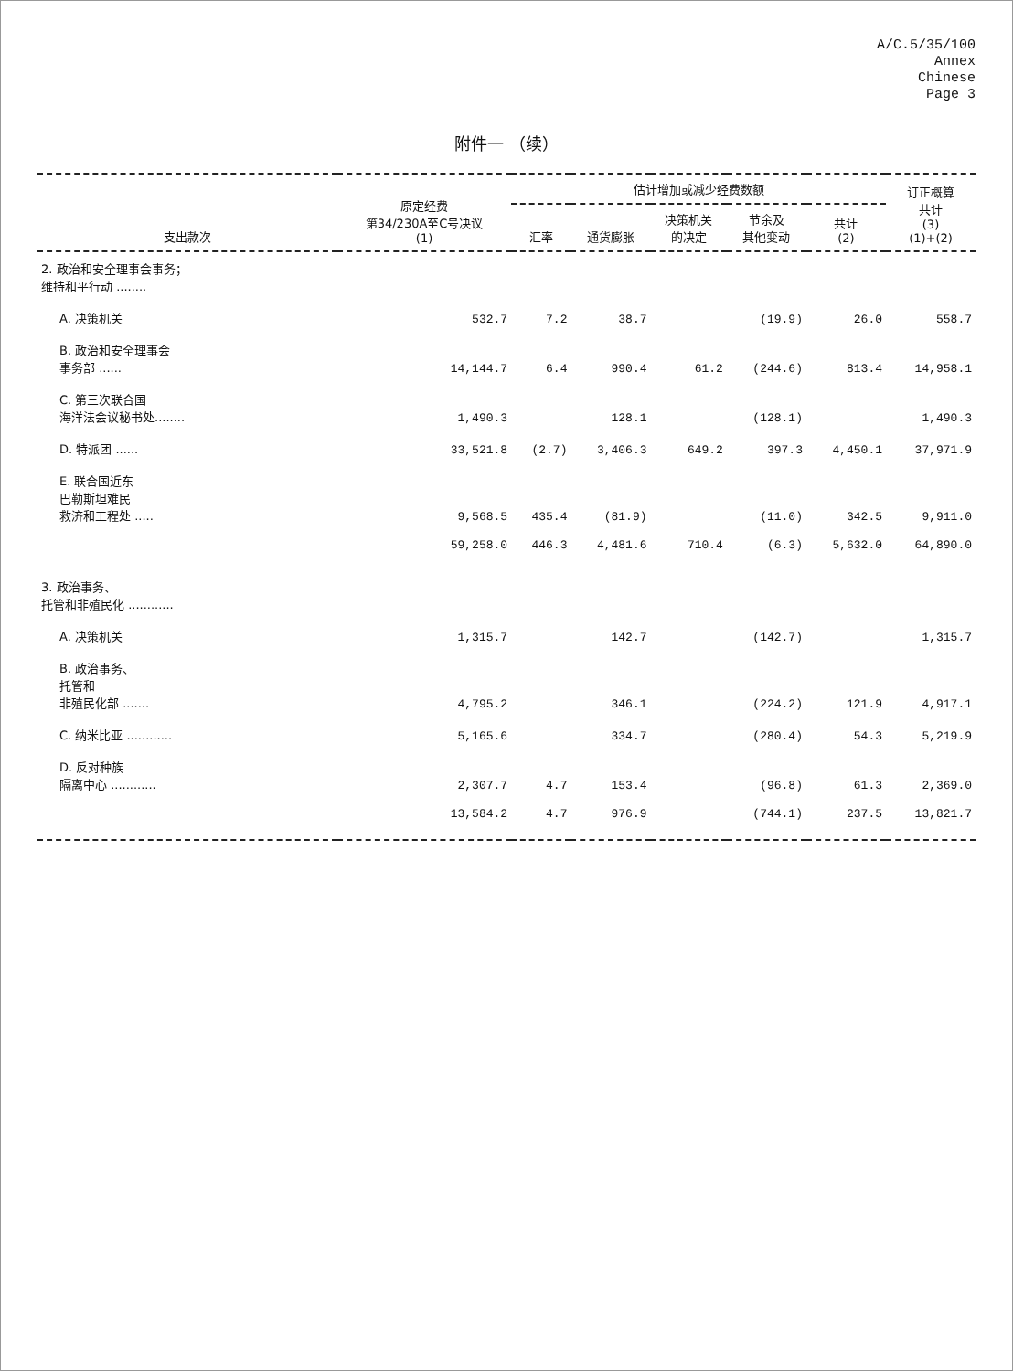A/C.5/35/100
Annex
Chinese
Page 3
附件一 （续）
| 支出款次 | 原定经费 第34/230A至C号决议 (1) | 估计增加或减少经费数额 | | | | | 订正概算 共计 (3) (1)+(2) |
| --- | --- | --- | --- | --- | --- | --- | --- |
| | | 汇率 | 通货膨胀 | 决策机关 的决定 | 节余及 其他变动 | 共计 (2) | |
| 2. 政治和安全理事会事务； 维持和平行动 ........ | | | | | | | |
| A. 决策机关 | 532.7 | 7.2 | 38.7 | | (19.9) | 26.0 | 558.7 |
| B. 政治和安全理事会 事务部 ...... | 14,144.7 | 6.4 | 990.4 | 61.2 | (244.6) | 813.4 | 14,958.1 |
| C. 第三次联合国 海洋法会议秘书处........ | 1,490.3 | | 128.1 | | (128.1) | | 1,490.3 |
| D. 特派团 ...... | 33,521.8 | (2.7) | 3,406.3 | 649.2 | 397.3 | 4,450.1 | 37,971.9 |
| E. 联合国近东 巴勒斯坦难民 救济和工程处 ..... | 9,568.5 | 435.4 | (81.9) | | (11.0) | 342.5 | 9,911.0 |
| | 59,258.0 | 446.3 | 4,481.6 | 710.4 | (6.3) | 5,632.0 | 64,890.0 |
| 3. 政治事务、 托管和非殖民化 ............ | | | | | | | |
| A. 决策机关 | 1,315.7 | | 142.7 | | (142.7) | | 1,315.7 |
| B. 政治事务、 托管和 非殖民化部 ....... | 4,795.2 | | 346.1 | | (224.2) | 121.9 | 4,917.1 |
| C. 纳米比亚 ............ | 5,165.6 | | 334.7 | | (280.4) | 54.3 | 5,219.9 |
| D. 反对种族 隔离中心 ............ | 2,307.7 | 4.7 | 153.4 | | (96.8) | 61.3 | 2,369.0 |
| | 13,584.2 | 4.7 | 976.9 | | (744.1) | 237.5 | 13,821.7 |